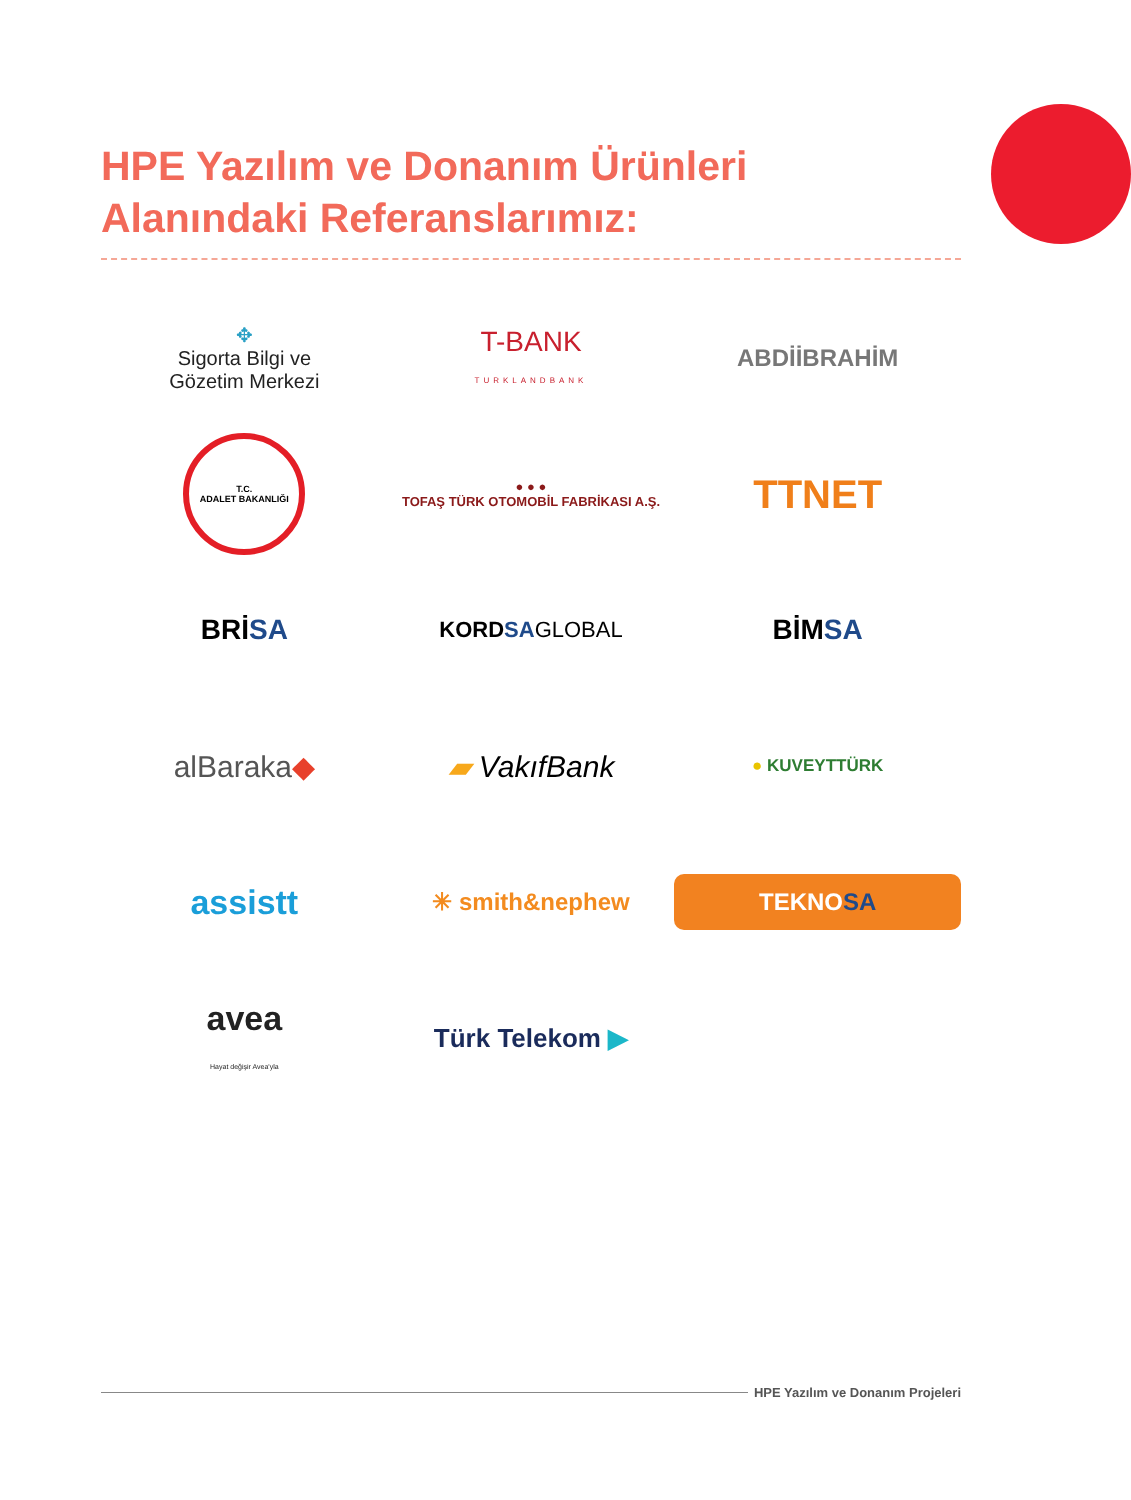HPE Yazılım ve Donanım Ürünleri
Alanındaki Referanslarımız:
✥
Sigorta Bilgi ve
Gözetim Merkezi
T-BANK
TURKLANDBANK
ABDİİBRAHİM
T.C.
ADALET BAKANLIĞI
● ● ●
TOFAŞ TÜRK OTOMOBİL FABRİKASI A.Ş.
TTNET
BRİSA
KORDSA GLOBAL
BİMSA
alBaraka◆
▰ VakıfBank
● KUVEYTTÜRK
assistt
✳ smith&nephew
TEKNOSA
avea
Hayat değişir Avea'yla
Türk Telekom ▶
HPE Yazılım ve Donanım Projeleri